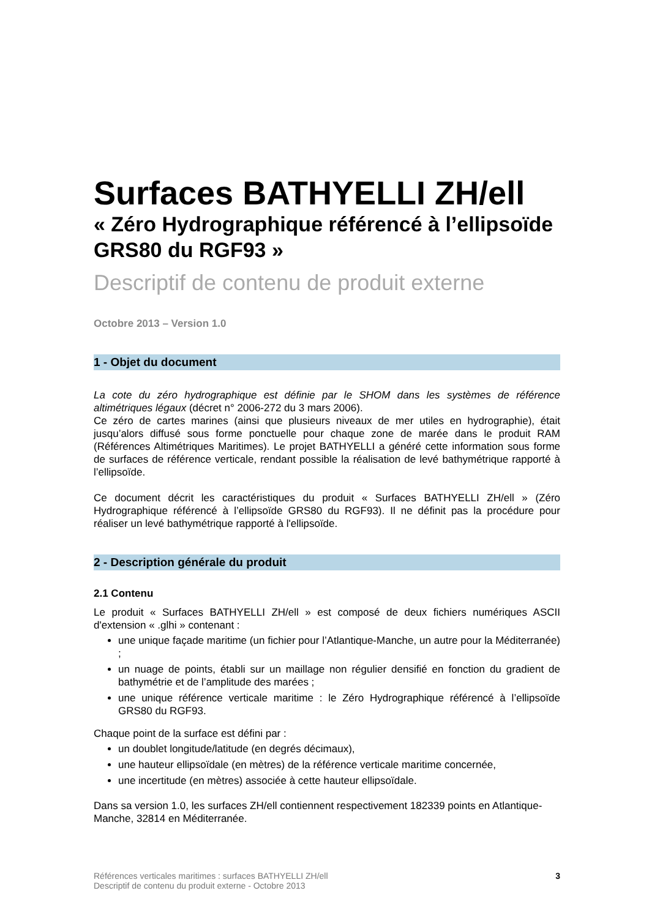Surfaces BATHYELLI ZH/ell
« Zéro Hydrographique référencé à l’ellipsoïde GRS80 du RGF93 »
Descriptif de contenu de produit externe
Octobre 2013 – Version 1.0
1 - Objet du document
La cote du zéro hydrographique est définie par le SHOM dans les systèmes de référence altimétriques légaux (décret n° 2006-272 du 3 mars 2006).
Ce zéro de cartes marines (ainsi que plusieurs niveaux de mer utiles en hydrographie), était jusqu’alors diffusé sous forme ponctuelle pour chaque zone de marée dans le produit RAM (Références Altimétriques Maritimes). Le projet BATHYELLI a généré cette information sous forme de surfaces de référence verticale, rendant possible la réalisation de levé bathymétrique rapporté à l’ellipsoïde.
Ce document décrit les caractéristiques du produit « Surfaces BATHYELLI ZH/ell » (Zéro Hydrographique référencé à l’ellipsoïde GRS80 du RGF93). Il ne définit pas la procédure pour réaliser un levé bathymétrique rapporté à l'ellipsoïde.
2 - Description générale du produit
2.1 Contenu
Le produit « Surfaces BATHYELLI ZH/ell » est composé de deux fichiers numériques ASCII d'extension « .glhi » contenant :
une unique façade maritime (un fichier pour l’Atlantique-Manche, un autre pour la Méditerranée) ;
un nuage de points, établi sur un maillage non régulier densifié en fonction du gradient de bathymétrie et de l’amplitude des marées ;
une unique référence verticale maritime : le Zéro Hydrographique référencé à l’ellipsoïde GRS80 du RGF93.
Chaque point de la surface est défini par :
un doublet longitude/latitude (en degrés décimaux),
une hauteur ellipsoïdale (en mètres) de la référence verticale maritime concernée,
une incertitude (en mètres) associée à cette hauteur ellipsoïdale.
Dans sa version 1.0, les surfaces ZH/ell contiennent respectivement 182339 points en Atlantique-Manche, 32814 en Méditerranée.
Références verticales maritimes : surfaces BATHYELLI ZH/ell
Descriptif de contenu du produit externe - Octobre 2013
3